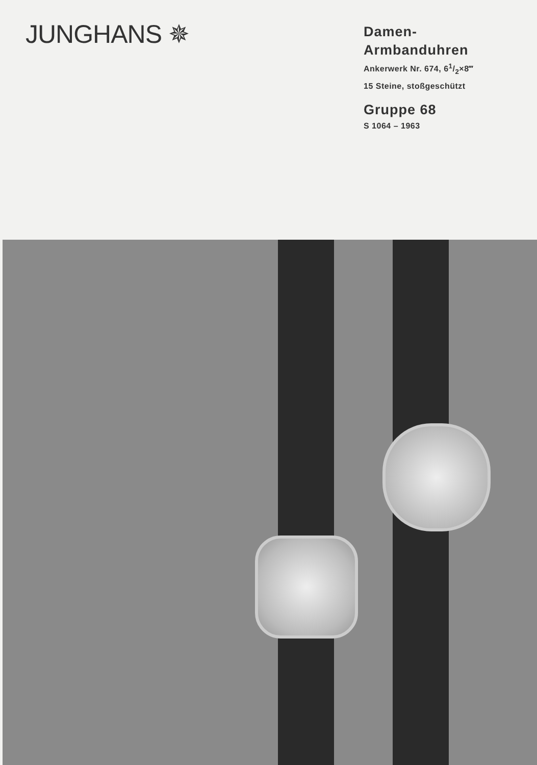JUNGHANS ✵
Damen-
Armbanduhren
Ankerwerk Nr. 674, 61/2×8‴
15 Steine, stoßgeschützt
Gruppe 68
S 1064 – 1963